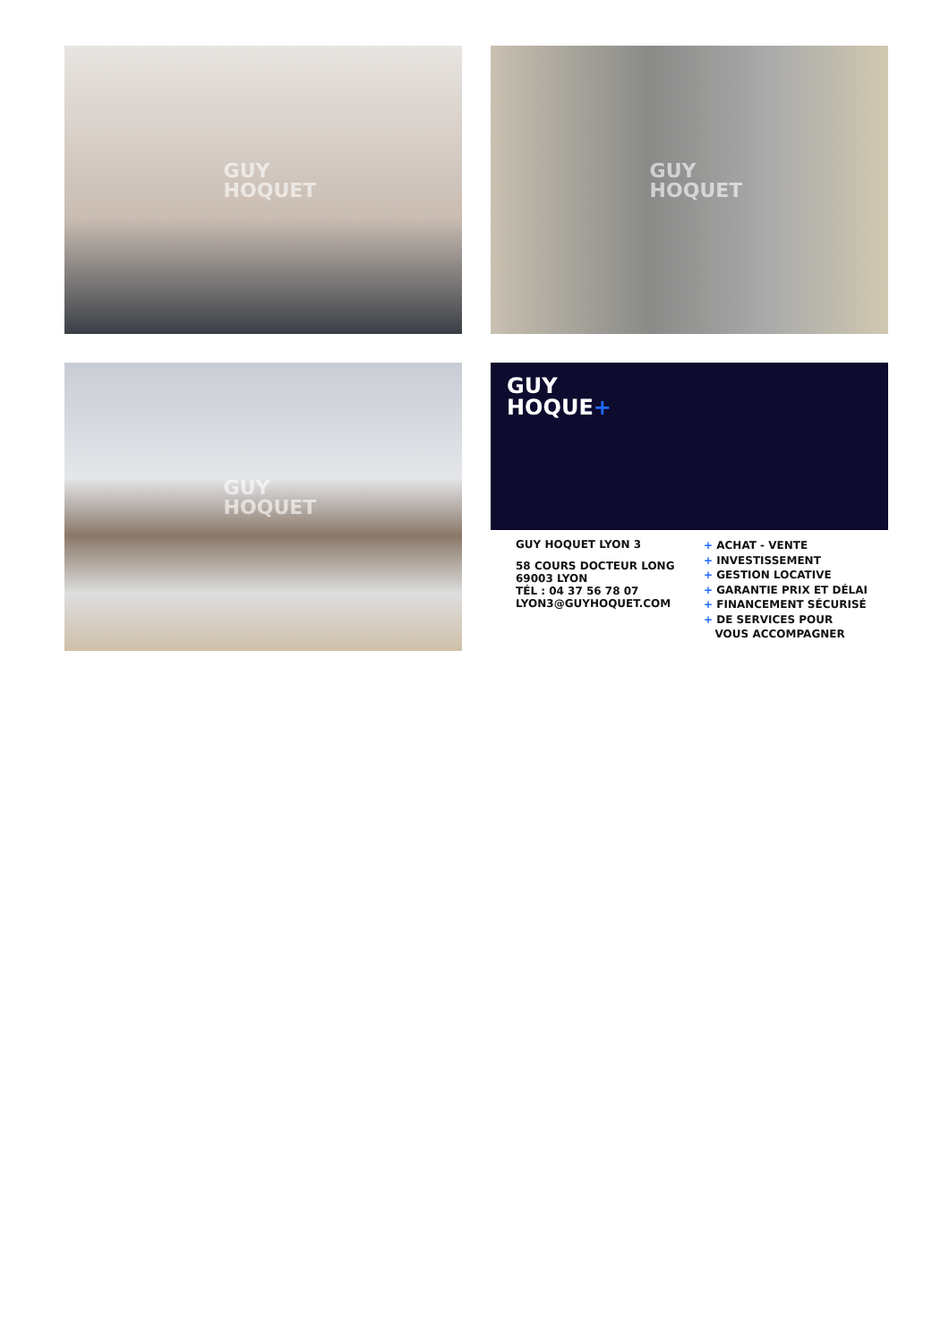GUY
HOQUET
GUY
HOQUET
GUY
HOQUET
GUY
HOQUE+
GUY HOQUET LYON 3
58 COURS DOCTEUR LONG
69003 LYON
TÉL : 04 37 56 78 07
LYON3@GUYHOQUET.COM
+ ACHAT - VENTE
+ INVESTISSEMENT
+ GESTION LOCATIVE
+ GARANTIE PRIX ET DÉLAI
+ FINANCEMENT SÉCURISÉ
+ DE SERVICES POUR
VOUS ACCOMPAGNER